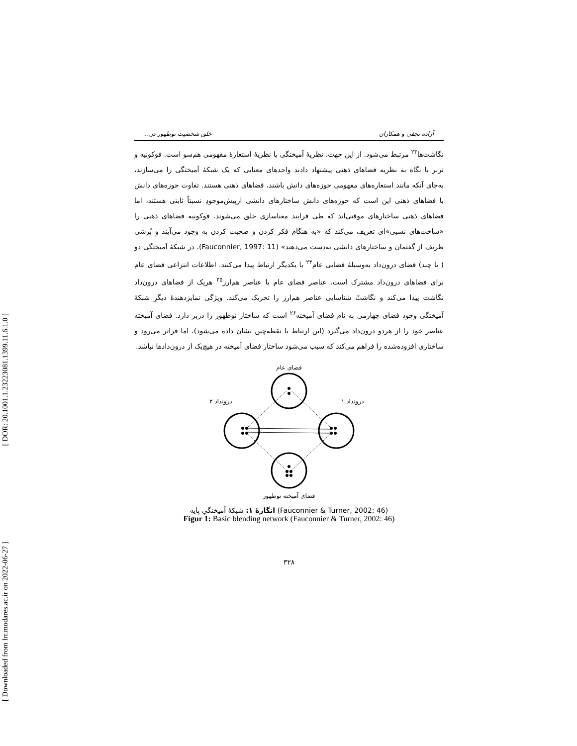[ DOR: 20.1001.1.23223081.1399.11.6.1.0 ]
[ Downloaded from lrr.modares.ac.ir on 2022-06-27 ]
آزاده نجفی و همکاران خلق شخصیت نوظهور در...
نگاشت‌ها<sup>۲۳</sup> مرتبط می‌شود. از این جهت، نظریهٔ آمیختگی با نظریهٔ استعارهٔ مفهومی هم‌سو است. فوکونیه و ترنر با نگاه به نظریه فضاهای ذهنی پیشنهاد دادند واحدهای معنایی که یک شبکهٔ آمیختگی را می‌سازند، به‌جای آنکه مانند استعاره‌های مفهومی حوزه‌های دانش باشند، فضاهای ذهنی هستند. تفاوت حوزه‌های دانش با فضاهای ذهنی این است که حوزه‌های دانش ساختارهای دانشی ازپیش‌موجودِ نسبتاً ثابتی هستند، اما فضاهای ذهنی ساختارهای موقتی‌اند که طی فرایند معناسازی خلق می‌شوند. فوکونیه فضاهای ذهنی را «ساخت‌های نسبی»‌ای تعریف می‌کند که «به هنگام فکر کردن و صحبت کردن به وجود می‌آیند و بُرشی ظریف از گفتمان و ساختارهای دانشی به‌دست می‌دهند» (Fauconnier, 1997: 11). در شبکهٔ آمیختگی دو ( یا چند) فضای درون‌داد به‌وسیلهٔ فضایی عام<sup>۲۴</sup> با یکدیگر ارتباط پیدا می‌کنند. اطلاعات انتزاعی فضای عام برای فضاهای درون‌داد مشترک است. عناصر فضای عام با عناصر هم‌ارز<sup>۲۵</sup> هریک از فضاهای درون‌داد نگاشت پیدا می‌کند و نگاشتْ شناسایی عناصر هم‌ارز را تحریک می‌کند. ویژگی تمایزدهندهٔ دیگرِ شبکهٔ آمیختگی وجود فضای چهارمی به نام فضای آمیخته<sup>۲۶</sup> است که ساختار نوظهور را دربر دارد. فضای آمیخته عناصر خود را از هردو درون‌داد می‌گیرد (این ارتباط با نقطه‌چین نشان داده می‌شود)، اما فراتر می‌رود و ساختاری افزوده‌شده را فراهم می‌کند که سبب می‌شود ساختار فضای آمیخته در هیچ‌یک از درون‌دادها نباشد.
فضای عام
درونداد ۲
درونداد ۱
فضای آمیخته نوظهور
انگارهٔ ۱: شبکهٔ آمیختگیِ پایه (Fauconnier & Turner, 2002: 46)
Figur 1: Basic blending network (Fauconnier & Turner, 2002: 46)
۳۲۸